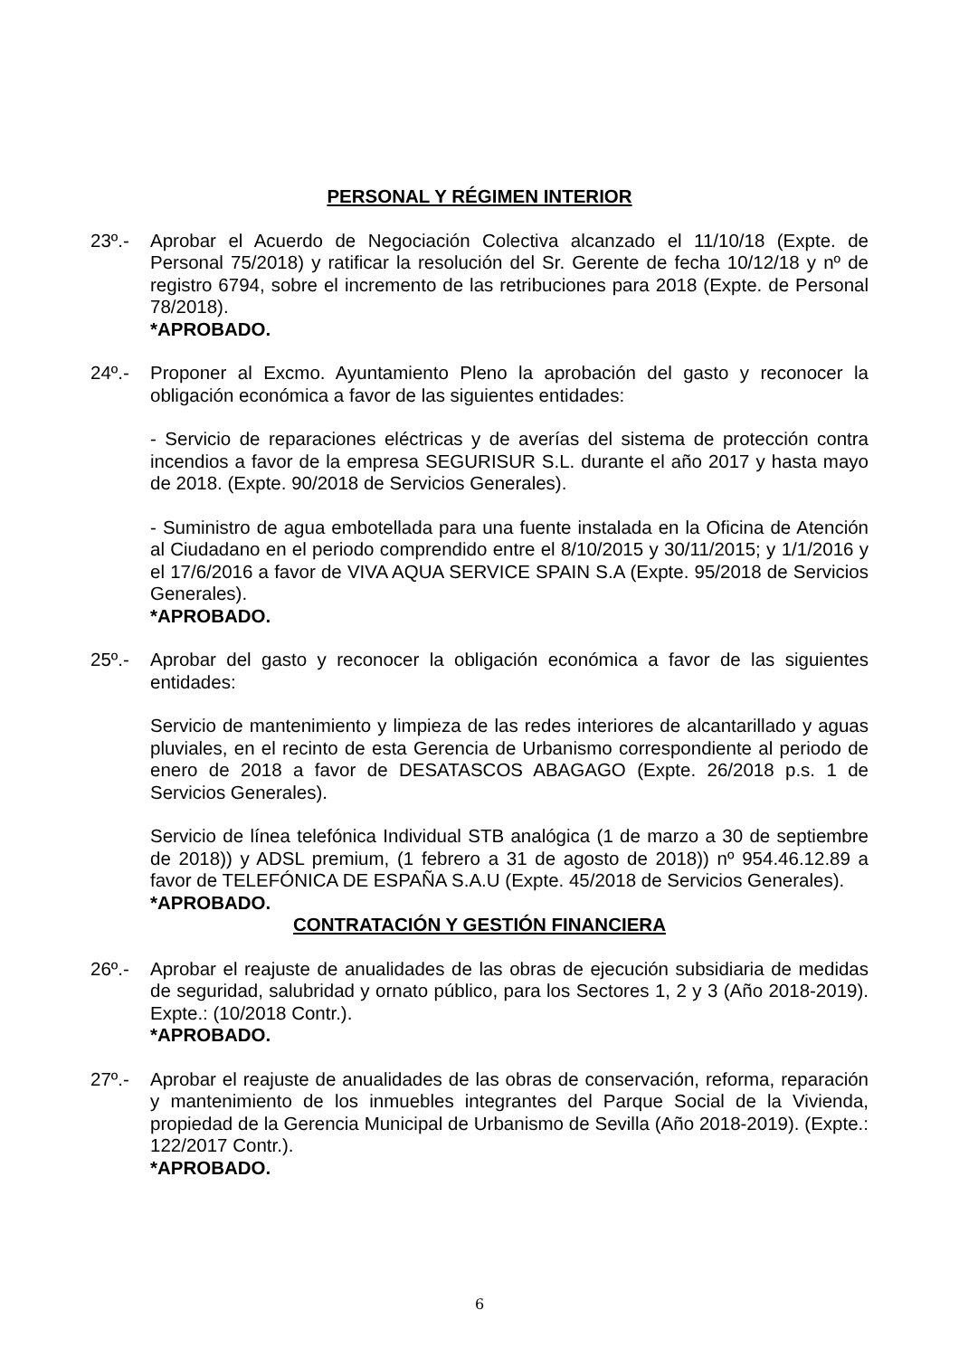PERSONAL Y RÉGIMEN INTERIOR
23º.- Aprobar el Acuerdo de Negociación Colectiva alcanzado el 11/10/18 (Expte. de Personal 75/2018) y ratificar la resolución del Sr. Gerente de fecha 10/12/18 y nº de registro 6794, sobre el incremento de las retribuciones para 2018 (Expte. de Personal 78/2018).
*APROBADO.
24º.- Proponer al Excmo. Ayuntamiento Pleno la aprobación del gasto y reconocer la obligación económica a favor de las siguientes entidades:
- Servicio de reparaciones eléctricas y de averías del sistema de protección contra incendios a favor de la empresa SEGURISUR S.L. durante el año 2017 y hasta mayo de 2018. (Expte. 90/2018 de Servicios Generales).
- Suministro de agua embotellada para una fuente instalada en la Oficina de Atención al Ciudadano en el periodo comprendido entre el 8/10/2015 y 30/11/2015; y 1/1/2016 y el 17/6/2016 a favor de VIVA AQUA SERVICE SPAIN S.A (Expte. 95/2018 de Servicios Generales).
*APROBADO.
25º.- Aprobar del gasto y reconocer la obligación económica a favor de las siguientes entidades:
Servicio de mantenimiento y limpieza de las redes interiores de alcantarillado y aguas pluviales, en el recinto de esta Gerencia de Urbanismo correspondiente al periodo de enero de 2018 a favor de DESATASCOS ABAGAGO (Expte. 26/2018 p.s. 1 de Servicios Generales).
Servicio de línea telefónica Individual STB analógica (1 de marzo a 30 de septiembre de 2018)) y ADSL premium, (1 febrero a 31 de agosto de 2018)) nº 954.46.12.89 a favor de TELEFÓNICA DE ESPAÑA S.A.U (Expte. 45/2018 de Servicios Generales).
*APROBADO.
CONTRATACIÓN Y GESTIÓN FINANCIERA
26º.- Aprobar el reajuste de anualidades de las obras de ejecución subsidiaria de medidas de seguridad, salubridad y ornato público, para los Sectores 1, 2 y 3 (Año 2018-2019). Expte.: (10/2018 Contr.).
*APROBADO.
27º.- Aprobar el reajuste de anualidades de las obras de conservación, reforma, reparación y mantenimiento de los inmuebles integrantes del Parque Social de la Vivienda, propiedad de la Gerencia Municipal de Urbanismo de Sevilla (Año 2018-2019). (Expte.: 122/2017 Contr.).
*APROBADO.
6